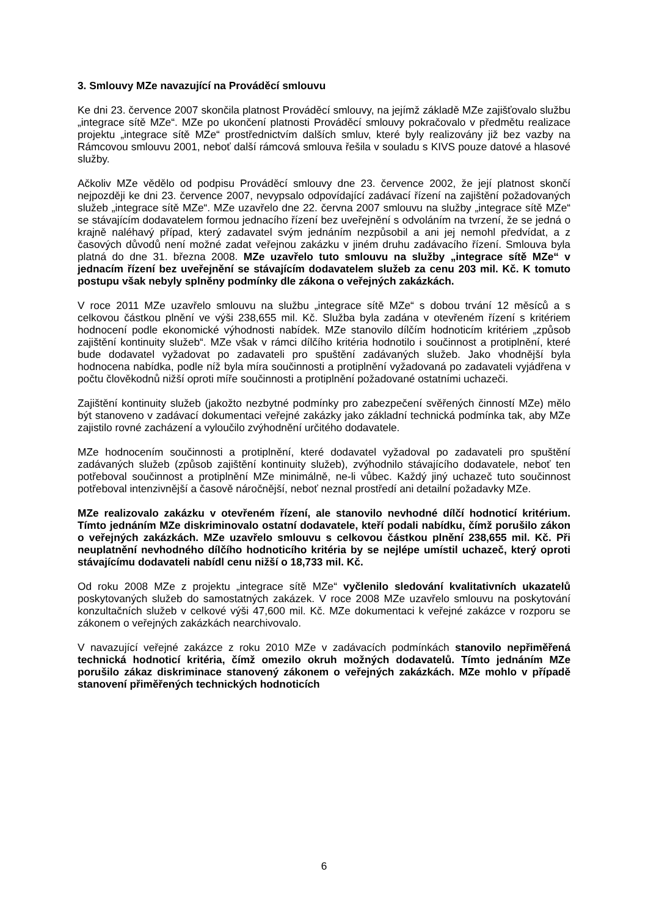3. Smlouvy MZe navazující na Prováděcí smlouvu
Ke dni 23. července 2007 skončila platnost Prováděcí smlouvy, na jejímž základě MZe zajišťovalo službu „integrace sítě MZe“. MZe po ukončení platnosti Prováděcí smlouvy pokračovalo v předmětu realizace projektu „integrace sítě MZe“ prostřednictvím dalších smluv, které byly realizovány již bez vazby na Rámcovou smlouvu 2001, neboť další rámcová smlouva řešila v souladu s KIVS pouze datové a hlasové služby.
Ačkoliv MZe vědělo od podpisu Prováděcí smlouvy dne 23. července 2002, že její platnost skončí nejpozději ke dni 23. července 2007, nevypsalo odpovídající zadávací řízení na zajištění požadovaných služeb „integrace sítě MZe“. MZe uzavřelo dne 22. června 2007 smlouvu na služby „integrace sítě MZe“ se stávajícím dodavatelem formou jednacího řízení bez uveřejnění s odvoláním na tvrzení, že se jedná o krajně naléhavý případ, který zadavatel svým jednáním nezpůsobil a ani jej nemohl předvídat, a z časových důvodů není možné zadat veřejnou zakázku v jiném druhu zadávacího řízení. Smlouva byla platná do dne 31. března 2008. MZe uzavřelo tuto smlouvu na služby „integrace sítě MZe“ v jednacím řízení bez uveřejnění se stávajícím dodavatelem služeb za cenu 203 mil. Kč. K tomuto postupu však nebyly splněny podmínky dle zákona o veřejných zakázkách.
V roce 2011 MZe uzavřelo smlouvu na službu „integrace sítě MZe“ s dobou trvání 12 měsíců a s celkovou částkou plnění ve výši 238,655 mil. Kč. Služba byla zadána v otevřeném řízení s kritériem hodnocení podle ekonomické výhodnosti nabídek. MZe stanovilo dílčím hodnoticím kritériem „způsob zajištění kontinuity služeb“. MZe však v rámci dílčího kritéria hodnotilo i součinnost a protiplnění, které bude dodavatel vyžadovat po zadavateli pro spuštění zadávaných služeb. Jako vhodnější byla hodnocena nabídka, podle níž byla míra součinnosti a protiplnění vyžadovaná po zadavateli vyjádřena v počtu člověkodnů nižší oproti míře součinnosti a protiplnění požadované ostatními uchazeči.
Zajištění kontinuity služeb (jakožto nezbytné podmínky pro zabezpečení svěřených činností MZe) mělo být stanoveno v zadávací dokumentaci veřejné zakázky jako základní technická podmínka tak, aby MZe zajistilo rovné zacházení a vyloučilo zvýhodnění určitého dodavatele.
MZe hodnocením součinnosti a protiplnění, které dodavatel vyžadoval po zadavateli pro spuštění zadávaných služeb (způsob zajištění kontinuity služeb), zvýhodnilo stávajícího dodavatele, neboť ten potřeboval součinnost a protiplnění MZe minimálně, ne-li vůbec. Každý jiný uchazeč tuto součinnost potřeboval intenzivnější a časově náročnější, neboť neznal prostředí ani detailní požadavky MZe.
MZe realizovalo zakázku v otevřeném řízení, ale stanovilo nevhodné dílčí hodnoticí kritérium. Tímto jednáním MZe diskriminovalo ostatní dodavatele, kteří podali nabídku, čímž porušilo zákon o veřejných zakázkách. MZe uzavřelo smlouvu s celkovou částkou plnění 238,655 mil. Kč. Při neuplatnění nevhodného dílčího hodnoticího kritéria by se nejlépe umístil uchazeč, který oproti stávajícímu dodavateli nabídl cenu nižší o 18,733 mil. Kč.
Od roku 2008 MZe z projektu „integrace sítě MZe“ vyčlenilo sledování kvalitativních ukazatelů poskytovaných služeb do samostatných zakázek. V roce 2008 MZe uzavřelo smlouvu na poskytování konzultačních služeb v celkové výši 47,600 mil. Kč. MZe dokumentaci k veřejné zakázce v rozporu se zákonem o veřejných zakázkách nearchivovalo.
V navazující veřejné zakázce z roku 2010 MZe v zadávacích podmínkách stanovilo nepřiměřená technická hodnoticí kritéria, čímž omezilo okruh možných dodavatelů. Tímto jednáním MZe porušilo zákaz diskriminace stanovený zákonem o veřejných zakázkách. MZe mohlo v případě stanovení přiměřených technických hodnoticích
6